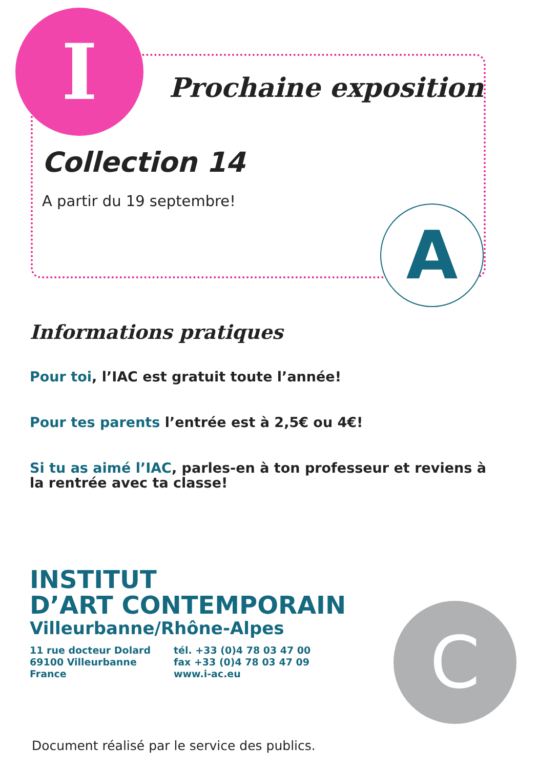I
A
C
Prochaine exposition
Collection 14
A partir du 19 septembre!
Informations pratiques
Pour toi, l’IAC est gratuit toute l’année!
Pour tes parents l’entrée est à 2,5€ ou 4€!
Si tu as aimé l’IAC, parles-en à ton professeur et reviens à la rentrée avec ta classe!
INSTITUT
D’ART CONTEMPORAIN
Villeurbanne/Rhône-Alpes
11 rue docteur Dolard
69100 Villeurbanne
France
tél. +33 (0)4 78 03 47 00
fax +33 (0)4 78 03 47 09
www.i-ac.eu
Document réalisé par le service des publics.